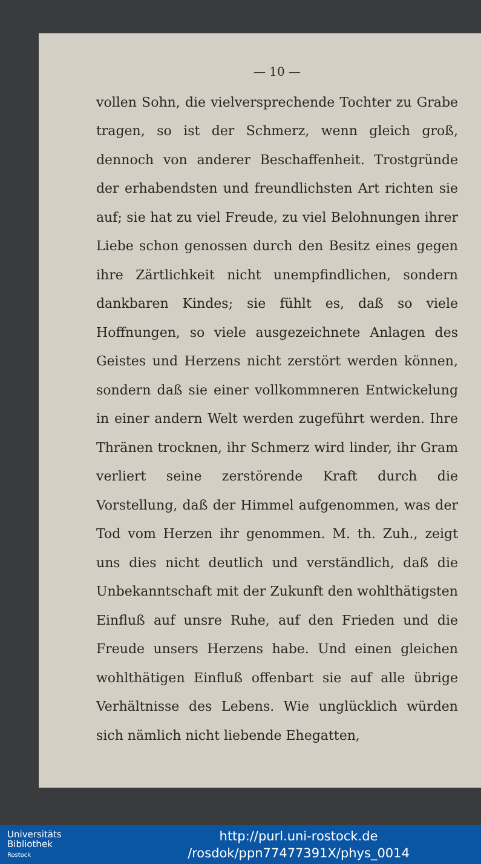— 10 —
vollen Sohn, die vielversprechende Tochter zu Grabe tragen, so ist der Schmerz, wenn gleich groß, dennoch von anderer Beschaffenheit. Trostgründe der erhabendsten und freundlichsten Art richten sie auf; sie hat zu viel Freude, zu viel Belohnungen ihrer Liebe schon genossen durch den Besitz eines gegen ihre Zärtlichkeit nicht unempfindlichen, sondern dankbaren Kindes; sie fühlt es, daß so viele Hoffnungen, so viele ausgezeichnete Anlagen des Geistes und Herzens nicht zerstört werden können, sondern daß sie einer vollkommneren Entwickelung in einer andern Welt werden zugeführt werden. Ihre Thränen trocknen, ihr Schmerz wird linder, ihr Gram verliert seine zerstörende Kraft durch die Vorstellung, daß der Himmel aufgenommen, was der Tod vom Herzen ihr genommen. M. th. Zuh., zeigt uns dies nicht deutlich und verständlich, daß die Unbekanntschaft mit der Zukunft den wohlthätigsten Einfluß auf unsre Ruhe, auf den Frieden und die Freude unsers Herzens habe. Und einen gleichen wohlthätigen Einfluß offenbart sie auf alle übrige Verhältnisse des Lebens. Wie unglücklich würden sich nämlich nicht liebende Ehegatten,
Universitäts
Bibliothek
Rostock
http://purl.uni-rostock.de
/rosdok/ppn77477391X/phys_0014